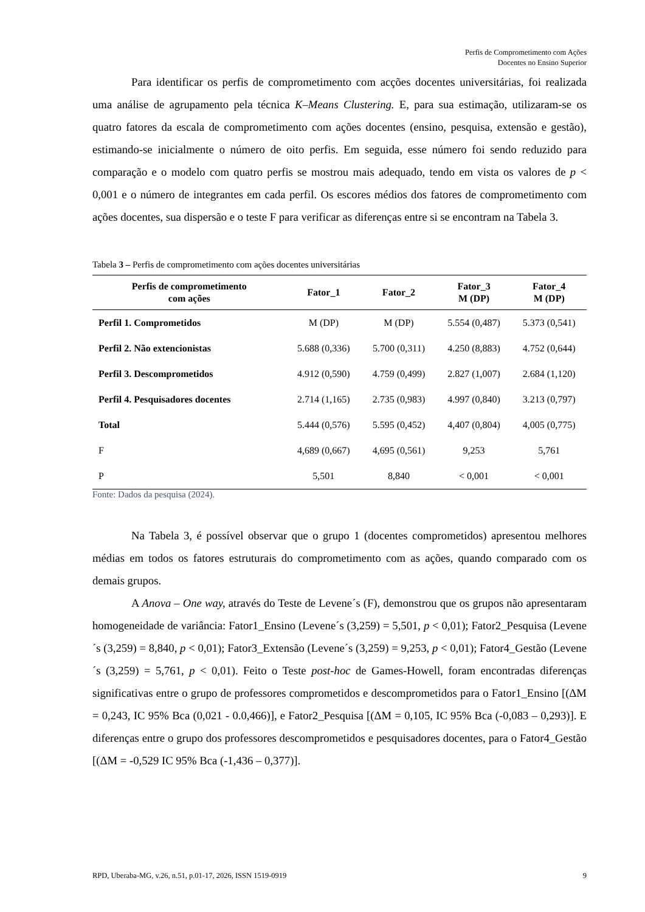Perfis de Comprometimento com Ações
Docentes no Ensino Superior
Para identificar os perfis de comprometimento com acções docentes universitárias, foi realizada uma análise de agrupamento pela técnica K–Means Clustering. E, para sua estimação, utilizaram-se os quatro fatores da escala de comprometimento com ações docentes (ensino, pesquisa, extensão e gestão), estimando-se inicialmente o número de oito perfis. Em seguida, esse número foi sendo reduzido para comparação e o modelo com quatro perfis se mostrou mais adequado, tendo em vista os valores de p < 0,001 e o número de integrantes em cada perfil. Os escores médios dos fatores de comprometimento com ações docentes, sua dispersão e o teste F para verificar as diferenças entre si se encontram na Tabela 3.
Tabela 3 – Perfis de comprometimento com ações docentes universitárias
| Perfis de comprometimento com ações | Fator_1 | Fator_2 | Fator_3 M (DP) | Fator_4 M (DP) |
| --- | --- | --- | --- | --- |
| Perfil 1. Comprometidos | M (DP) | M (DP) | 5.554 (0,487) | 5.373 (0,541) |
| Perfil 2. Não extencionistas | 5.688 (0,336) | 5.700 (0,311) | 4.250 (8,883) | 4.752 (0,644) |
| Perfil 3. Descomprometidos | 4.912 (0,590) | 4.759 (0,499) | 2.827 (1,007) | 2.684 (1,120) |
| Perfil 4. Pesquisadores docentes | 2.714 (1,165) | 2.735 (0,983) | 4.997 (0,840) | 3.213 (0,797) |
| Total | 5.444 (0,576) | 5.595 (0,452) | 4,407 (0,804) | 4,005 (0,775) |
| F | 4,689 (0,667) | 4,695 (0,561) | 9,253 | 5,761 |
| P | 5,501 | 8,840 | < 0,001 | < 0,001 |
Fonte: Dados da pesquisa (2024).
Na Tabela 3, é possível observar que o grupo 1 (docentes comprometidos) apresentou melhores médias em todos os fatores estruturais do comprometimento com as ações, quando comparado com os demais grupos.
A Anova – One way, através do Teste de Levene´s (F), demonstrou que os grupos não apresentaram homogeneidade de variância: Fator1_Ensino (Levene´s (3,259) = 5,501, p < 0,01); Fator2_Pesquisa (Levene´s (3,259) = 8,840, p < 0,01); Fator3_Extensão (Levene´s (3,259) = 9,253, p < 0,01); Fator4_Gestão (Levene´s (3,259) = 5,761, p < 0,01). Feito o Teste post-hoc de Games-Howell, foram encontradas diferenças significativas entre o grupo de professores comprometidos e descomprometidos para o Fator1_Ensino [(ΔM = 0,243, IC 95% Bca (0,021 - 0.0,466)], e Fator2_Pesquisa [(ΔM = 0,105, IC 95% Bca (-0,083 – 0,293)]. E diferenças entre o grupo dos professores descomprometidos e pesquisadores docentes, para o Fator4_Gestão [(ΔM = -0,529 IC 95% Bca (-1,436 – 0,377)].
RPD, Uberaba-MG, v.26, n.51, p.01-17, 2026, ISSN 1519-0919 9